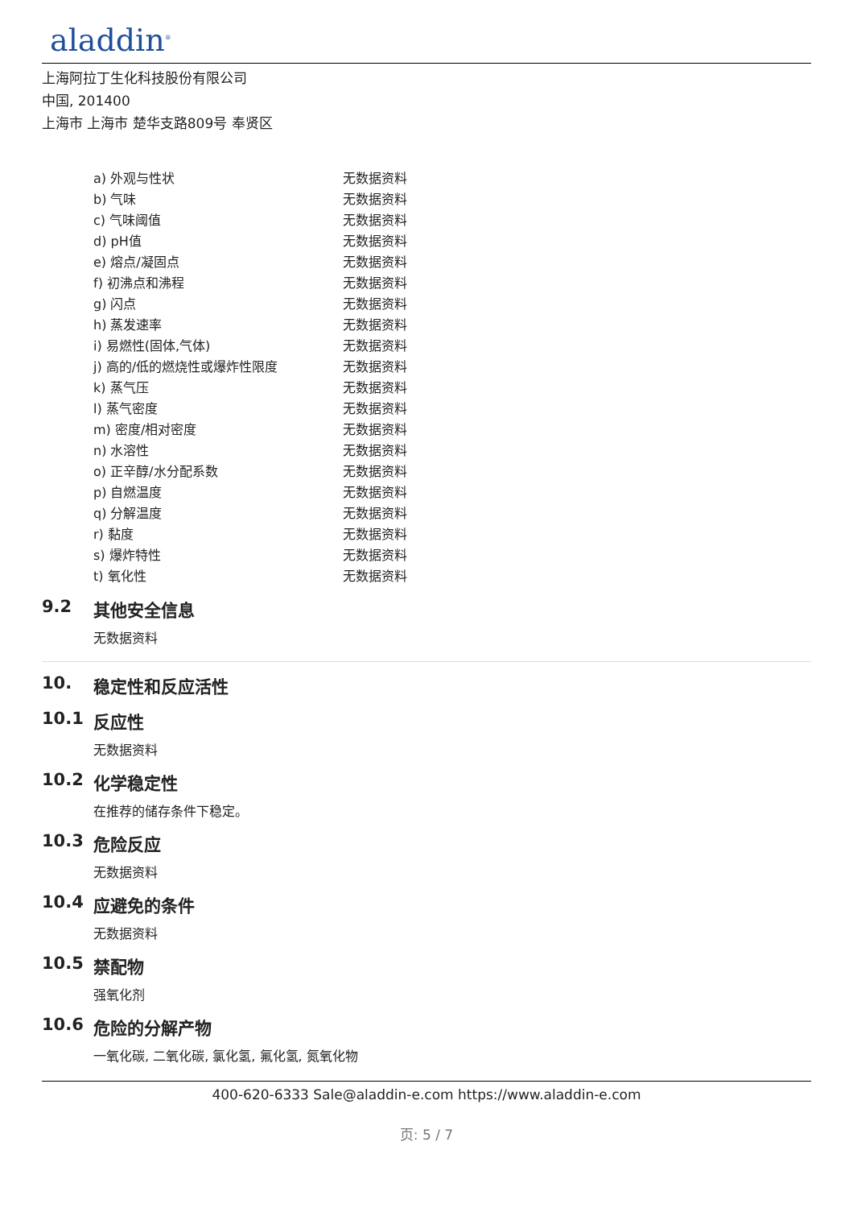aladdin<sup>®</sup>
上海阿拉丁生化科技股份有限公司
中国, 201400
上海市 上海市 楚华支路809号 奉贤区
| a) 外观与性状 | 无数据资料 |
| b) 气味 | 无数据资料 |
| c) 气味阈值 | 无数据资料 |
| d) pH值 | 无数据资料 |
| e) 熔点/凝固点 | 无数据资料 |
| f) 初沸点和沸程 | 无数据资料 |
| g) 闪点 | 无数据资料 |
| h) 蒸发速率 | 无数据资料 |
| i) 易燃性(固体,气体) | 无数据资料 |
| j) 高的/低的燃烧性或爆炸性限度 | 无数据资料 |
| k) 蒸气压 | 无数据资料 |
| l) 蒸气密度 | 无数据资料 |
| m) 密度/相对密度 | 无数据资料 |
| n) 水溶性 | 无数据资料 |
| o) 正辛醇/水分配系数 | 无数据资料 |
| p) 自燃温度 | 无数据资料 |
| q) 分解温度 | 无数据资料 |
| r) 黏度 | 无数据资料 |
| s) 爆炸特性 | 无数据资料 |
| t) 氧化性 | 无数据资料 |
9.2 其他安全信息
无数据资料
10. 稳定性和反应活性
10.1 反应性
无数据资料
10.2 化学稳定性
在推荐的储存条件下稳定。
10.3 危险反应
无数据资料
10.4 应避免的条件
无数据资料
10.5 禁配物
强氧化剂
10.6 危险的分解产物
一氧化碳, 二氧化碳, 氯化氢, 氟化氢, 氮氧化物
400-620-6333 Sale@aladdin-e.com https://www.aladdin-e.com
页: 5 / 7